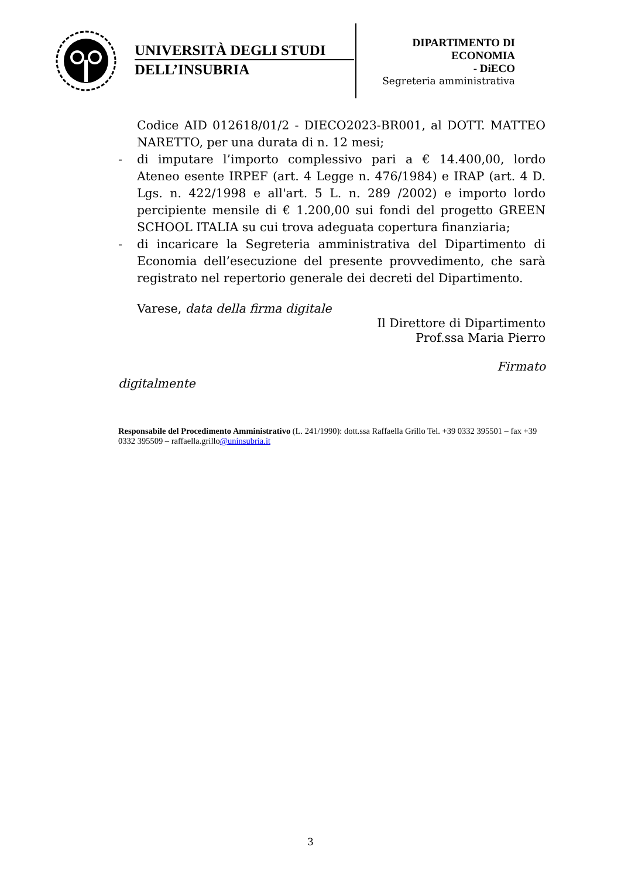UNIVERSITÀ DEGLI STUDI
DELL’INSUBRIA
DIPARTIMENTO DI
ECONOMIA
- DiECO
Segreteria amministrativa
Codice AID 012618/01/2 - DIECO2023-BR001, al DOTT. MATTEO NARETTO, per una durata di n. 12 mesi;
- di imputare l’importo complessivo pari a € 14.400,00, lordo Ateneo esente IRPEF (art. 4 Legge n. 476/1984) e IRAP (art. 4 D. Lgs. n. 422/1998 e all'art. 5 L. n. 289 /2002) e importo lordo percipiente mensile di € 1.200,00 sui fondi del progetto GREEN SCHOOL ITALIA su cui trova adeguata copertura finanziaria;
- di incaricare la Segreteria amministrativa del Dipartimento di Economia dell’esecuzione del presente provvedimento, che sarà registrato nel repertorio generale dei decreti del Dipartimento.
Varese, data della firma digitale
Il Direttore di Dipartimento
Prof.ssa Maria Pierro
Firmato
digitalmente
Responsabile del Procedimento Amministrativo (L. 241/1990): dott.ssa Raffaella Grillo Tel. +39 0332 395501 – fax +39 0332 395509 – raffaella.grillo@uninsubria.it
3